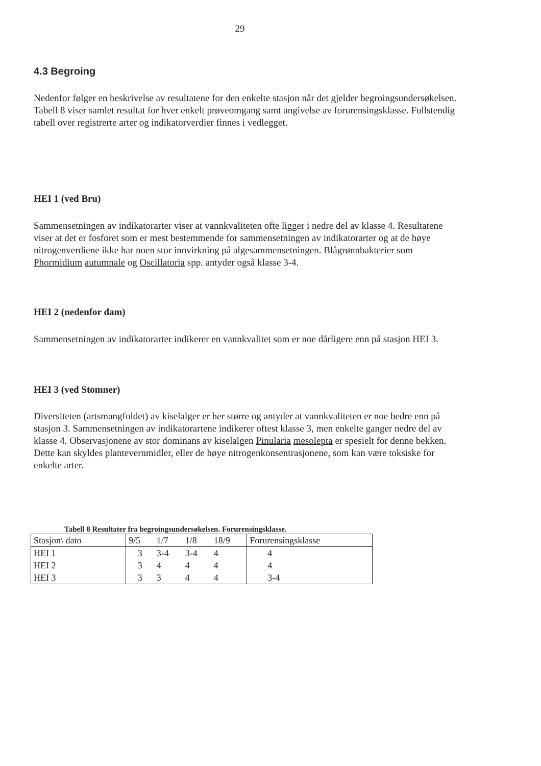29
4.3 Begroing
Nedenfor følger en beskrivelse av resultatene for den enkelte stasjon når det gjelder begroingsundersøkelsen. Tabell 8 viser samlet resultat for hver enkelt prøveomgang samt angivelse av forurensingsklasse. Fullstendig tabell over registrerte arter og indikatorverdier finnes i vedlegget.
HEI 1 (ved Bru)
Sammensetningen av indikatorarter viser at vannkvaliteten ofte ligger i nedre del av klasse 4. Resultatene viser at det er fosforet som er mest bestemmende for sammensetningen av indikatorarter og at de høye nitrogenverdiene ikke har noen stor innvirkning på algesammensetningen. Blågrønnbakterier som Phormidium autumnale og Oscillatoria spp. antyder også klasse 3-4.
HEI 2 (nedenfor dam)
Sammensetningen av indikatorarter indikerer en vannkvalitet som er noe dårligere enn på stasjon HEI 3.
HEI 3 (ved Stomner)
Diversiteten (artsmangfoldet) av kiselalger er her større og antyder at vannkvaliteten er noe bedre enn på stasjon 3. Sammensetningen av indikatorartene indikerer oftest klasse 3, men enkelte ganger nedre del av klasse 4. Observasjonene av stor dominans av kiselalgen Pinularia mesolepta er spesielt for denne bekken. Dette kan skyldes plantevernmidler, eller de høye nitrogenkonsentrasjonene, som kan være toksiske for enkelte arter.
Tabell 8 Resultater fra begroingsundersøkelsen. Forurensingsklasse.
| Stasjon\ dato | 9/5 | 1/7 | 1/8 | 18/9 | Forurensingsklasse |
| HEI 1 | 3 | 3-4 | 3-4 | 4 | 4 |
| HEI 2 | 3 | 4 | 4 | 4 | 4 |
| HEI 3 | 3 | 3 | 4 | 4 | 3-4 |